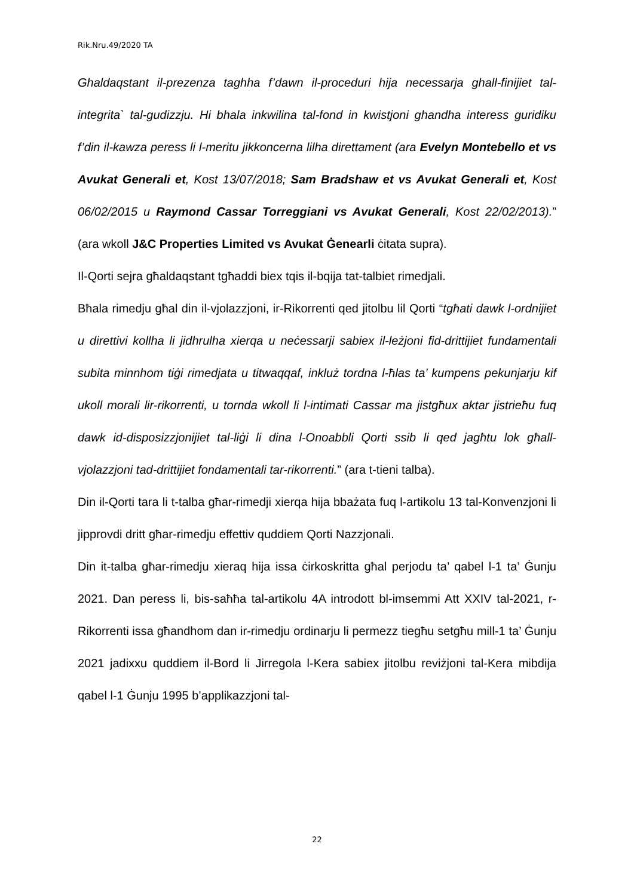Rik.Nru.49/2020 TA
Ghaldaqstant il-prezenza taghha f’dawn il-proceduri hija necessarja ghall-finijiet tal-integrita` tal-gudizzju. Hi bhala inkwilina tal-fond in kwistjoni ghandha interess guridiku f’din il-kawza peress li l-meritu jikkoncerna lilha direttament (ara Evelyn Montebello et vs Avukat Generali et, Kost 13/07/2018; Sam Bradshaw et vs Avukat Generali et, Kost 06/02/2015 u Raymond Cassar Torreggiani vs Avukat Generali, Kost 22/02/2013).” (ara wkoll J&C Properties Limited vs Avukat Ġenearli ċitata supra).
Il-Qorti sejra għaldaqstant tgħaddi biex tqis il-bqija tat-talbiet rimedjali.
Bħala rimedju għal din il-vjolazzjoni, ir-Rikorrenti qed jitolbu lil Qorti “tgħati dawk l-ordnijiet u direttivi kollha li jidhrulha xierqa u neċessarji sabiex il-leżjoni fid-drittijiet fundamentali subita minnhom tiġi rimedjata u titwaqqaf, inkluż tordna l-ħlas ta’ kumpens pekunjarju kif ukoll morali lir-rikorrenti, u tornda wkoll li l-intimati Cassar ma jistgħux aktar jistrieħu fuq dawk id-disposizzjonijiet tal-liġi li dina l-Onoabbli Qorti ssib li qed jagħtu lok għall-vjolazzjoni tad-drittijiet fondamentali tar-rikorrenti.” (ara t-tieni talba).
Din il-Qorti tara li t-talba għar-rimedji xierqa hija bbażata fuq l-artikolu 13 tal-Konvenzjoni li jipprovdi dritt għar-rimedju effettiv quddiem Qorti Nazzjonali.
Din it-talba għar-rimedju xieraq hija issa ċirkoskritta għal perjodu ta’ qabel l-1 ta’ Ġunju 2021. Dan peress li, bis-saħħa tal-artikolu 4A introdott bl-imsemmi Att XXIV tal-2021, r-Rikorrenti issa għandhom dan ir-rimedju ordinarju li permezz tiegħu setgħu mill-1 ta’ Ġunju 2021 jadixxu quddiem il-Bord li Jirregola l-Kera sabiex jitolbu reviżjoni tal-Kera mibdija qabel l-1 Ġunju 1995 b’applikazzjoni tal-
22